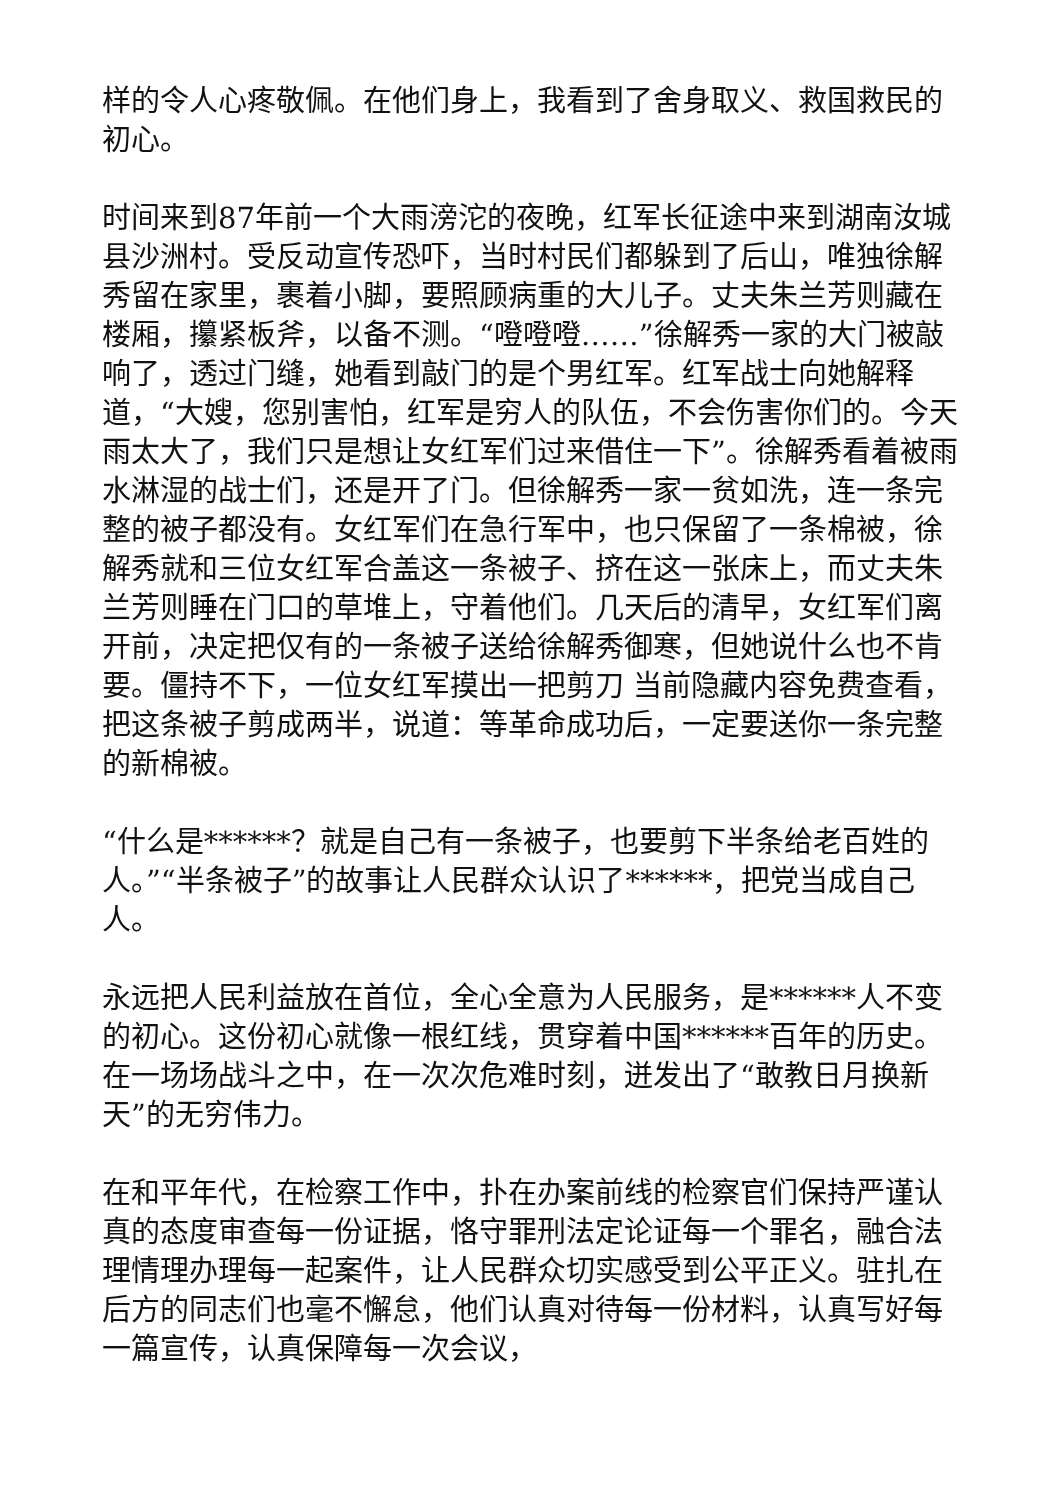样的令人心疼敬佩。在他们身上，我看到了舍身取义、救国救民的初心。
时间来到87年前一个大雨滂沱的夜晚，红军长征途中来到湖南汝城县沙洲村。受反动宣传恐吓，当时村民们都躲到了后山，唯独徐解秀留在家里，裹着小脚，要照顾病重的大儿子。丈夫朱兰芳则藏在楼厢，攥紧板斧，以备不测。“噔噔噔……”徐解秀一家的大门被敲响了，透过门缝，她看到敲门的是个男红军。红军战士向她解释道，“大嫂，您别害怕，红军是穷人的队伍，不会伤害你们的。今天雨太大了，我们只是想让女红军们过来借住一下”。徐解秀看着被雨水淋湿的战士们，还是开了门。但徐解秀一家一贫如洗，连一条完整的被子都没有。女红军们在急行军中，也只保留了一条棉被，徐解秀就和三位女红军合盖这一条被子、挤在这一张床上，而丈夫朱兰芳则睡在门口的草堆上，守着他们。几天后的清早，女红军们离开前，决定把仅有的一条被子送给徐解秀御寒，但她说什么也不肯要。僵持不下，一位女红军摸出一把剪刀 当前隐藏内容免费查看，把这条被子剪成两半，说道：等革命成功后，一定要送你一条完整的新棉被。
“什么是******？就是自己有一条被子，也要剪下半条给老百姓的人。”“半条被子”的故事让人民群众认识了******，把党当成自己人。
永远把人民利益放在首位，全心全意为人民服务，是******人不变的初心。这份初心就像一根红线，贯穿着中国******百年的历史。在一场场战斗之中，在一次次危难时刻，迸发出了“敢教日月换新天”的无穷伟力。
在和平年代，在检察工作中，扑在办案前线的检察官们保持严谨认真的态度审查每一份证据，恪守罪刑法定论证每一个罪名，融合法理情理办理每一起案件，让人民群众切实感受到公平正义。驻扎在后方的同志们也毫不懈怠，他们认真对待每一份材料，认真写好每一篇宣传，认真保障每一次会议，